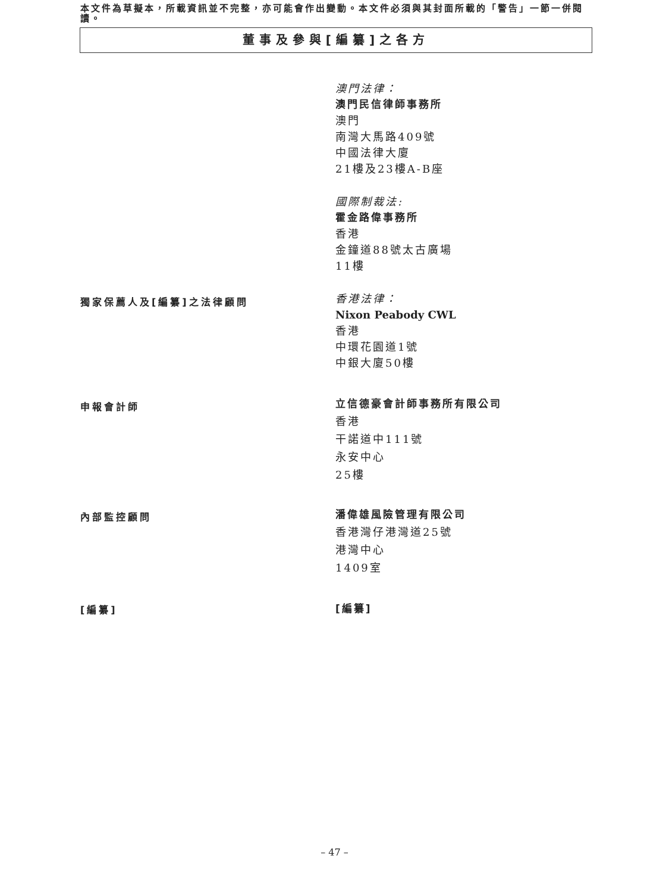本文件為草擬本，所載資訊並不完整，亦可能會作出變動。本文件必須與其封面所載的「警告」一節一併閱讀。
董事及參與[編纂]之各方
澳門法律：
澳門民信律師事務所
澳門
南灣大馬路409號
中國法律大廈
21樓及23樓A-B座
國際制裁法:
霍金路偉事務所
香港
金鐘道88號太古廣場
11樓
獨家保薦人及[編纂]之法律顧問
香港法律：
Nixon Peabody CWL
香港
中環花園道1號
中銀大廈50樓
申報會計師
立信德豪會計師事務所有限公司
香港
干諾道中111號
永安中心
25樓
內部監控顧問
潘偉雄風險管理有限公司
香港灣仔港灣道25號
港灣中心
1409室
[編纂]
[編纂]
– 47 –